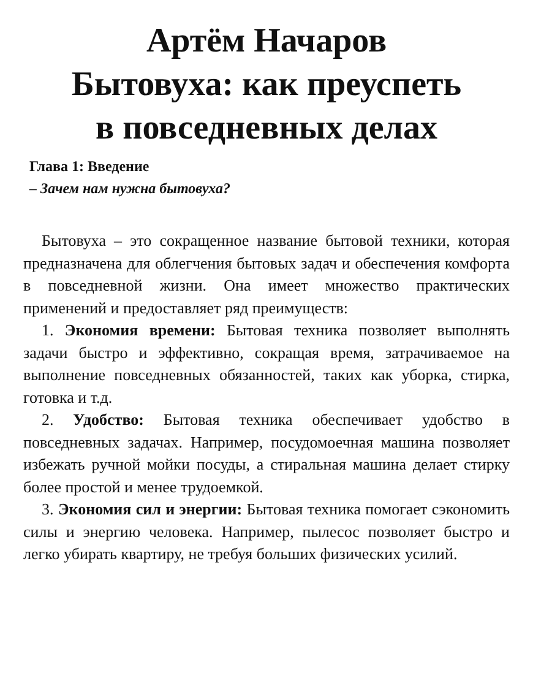Артём Начаров
Бытовуха: как преуспеть
в повседневных делах
Глава 1: Введение
– Зачем нам нужна бытовуха?
Бытовуха – это сокращенное название бытовой техники, которая предназначена для облегчения бытовых задач и обеспечения комфорта в повседневной жизни. Она имеет множество практических применений и предоставляет ряд преимуществ:
1. Экономия времени: Бытовая техника позволяет выполнять задачи быстро и эффективно, сокращая время, затрачиваемое на выполнение повседневных обязанностей, таких как уборка, стирка, готовка и т.д.
2. Удобство: Бытовая техника обеспечивает удобство в повседневных задачах. Например, посудомоечная машина позволяет избежать ручной мойки посуды, а стиральная машина делает стирку более простой и менее трудоемкой.
3. Экономия сил и энергии: Бытовая техника помогает сэкономить силы и энергию человека. Например, пылесос позволяет быстро и легко убирать квартиру, не требуя больших физических усилий.